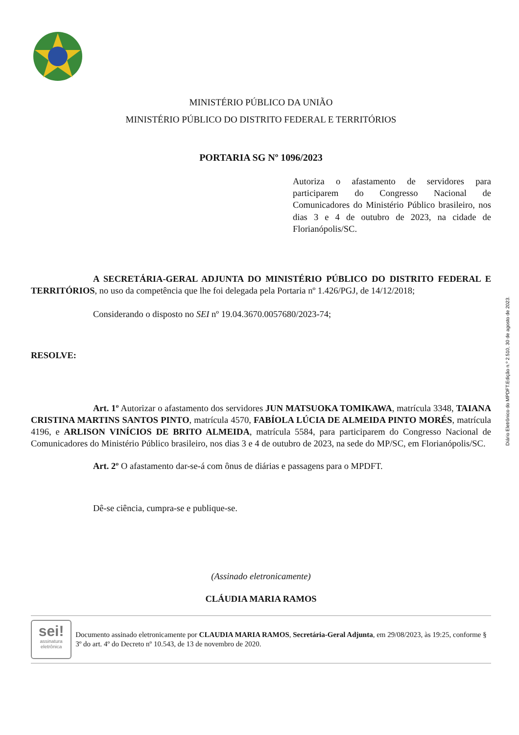MINISTÉRIO PÚBLICO DA UNIÃO
MINISTÉRIO PÚBLICO DO DISTRITO FEDERAL E TERRITÓRIOS
PORTARIA SG Nº 1096/2023
Autoriza o afastamento de servidores para participarem do Congresso Nacional de Comunicadores do Ministério Público brasileiro, nos dias 3 e 4 de outubro de 2023, na cidade de Florianópolis/SC.
A SECRETÁRIA-GERAL ADJUNTA DO MINISTÉRIO PÚBLICO DO DISTRITO FEDERAL E TERRITÓRIOS, no uso da competência que lhe foi delegada pela Portaria nº 1.426/PGJ, de 14/12/2018;
Considerando o disposto no SEI nº 19.04.3670.0057680/2023-74;
RESOLVE:
Art. 1º Autorizar o afastamento dos servidores JUN MATSUOKA TOMIKAWA, matrícula 3348, TAIANA CRISTINA MARTINS SANTOS PINTO, matrícula 4570, FABÍOLA LÚCIA DE ALMEIDA PINTO MORÉS, matrícula 4196, e ARLISON VINÍCIOS DE BRITO ALMEIDA, matrícula 5584, para participarem do Congresso Nacional de Comunicadores do Ministério Público brasileiro, nos dias 3 e 4 de outubro de 2023, na sede do MP/SC, em Florianópolis/SC.
Art. 2º O afastamento dar-se-á com ônus de diárias e passagens para o MPDFT.
Dê-se ciência, cumpra-se e publique-se.
(Assinado eletronicamente)
CLÁUDIA MARIA RAMOS
sei!
assinatura eletrônica
Documento assinado eletronicamente por CLAUDIA MARIA RAMOS, Secretária-Geral Adjunta, em 29/08/2023, às 19:25, conforme § 3º do art. 4º do Decreto nº 10.543, de 13 de novembro de 2020.
Diário Eletrônico do MPDFT.Edição n.º 2.510, 30 de agosto de 2023.